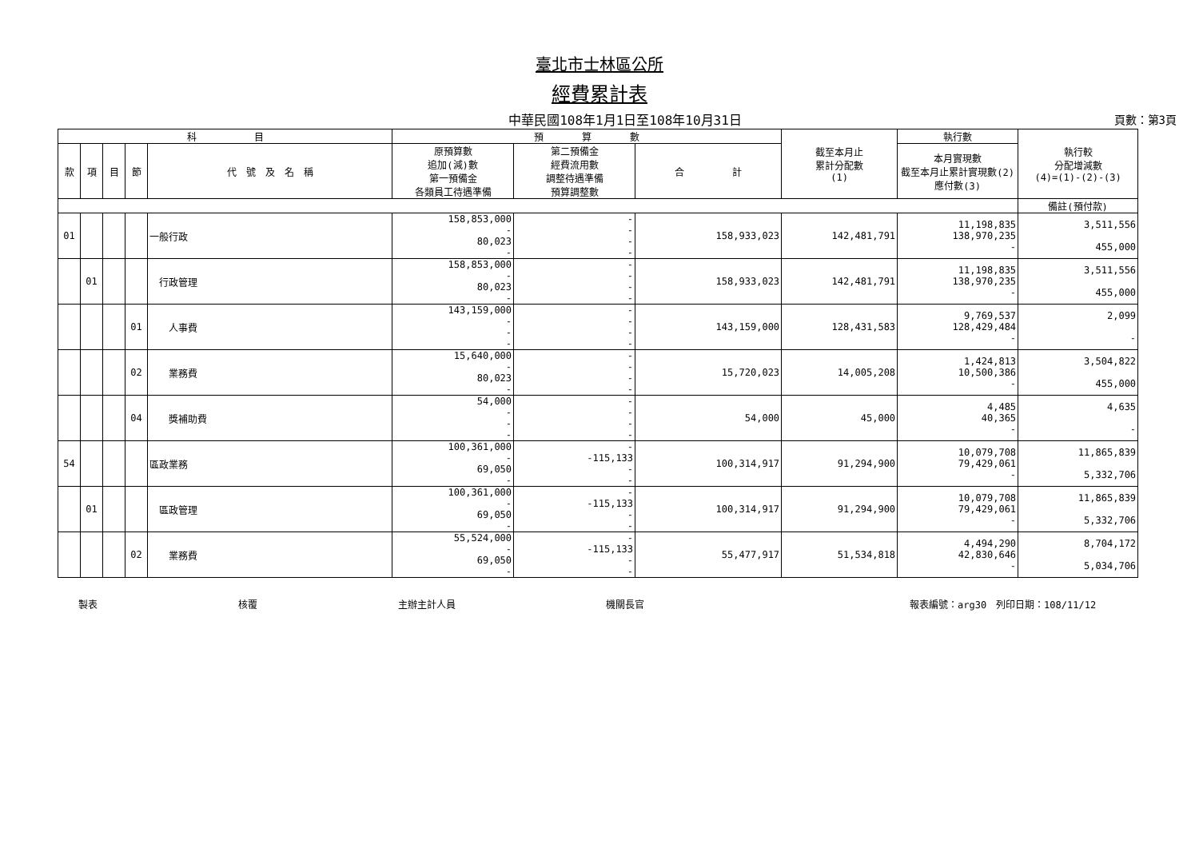臺北市士林區公所
經費累計表
中華民國108年1月1日至108年10月31日 頁數：第3頁
| 科 目 | | | | | 預 算 數 | | | 截至本月止 累計分配數 (1) | 執行數 | 執行較 分配增減數 (4)=(1)-(2)-(3) |
| --- | --- | --- | --- | --- | --- | --- | --- | --- | --- | --- |
| 款 | 項 | 目 | 節 | 代 號 及 名 稱 | 原預算數 追加(減)數 第一預備金 各類員工待遇準備 | 第二預備金 經費流用數 調整待遇準備 預算調整數 | 合 計 | | 本月實現數 截至本月止累計實現數(2) 應付數(3) | |
| | | | | | | | | | | 備註(預付款) |
| 01 | | | | 一般行政 | 158,853,000 - 80,023 - | - - - - | 158,933,023 | 142,481,791 | 11,198,835 138,970,235 - | 3,511,556 455,000 |
| | 01 | | | 行政管理 | 158,853,000 - 80,023 - | - - - - | 158,933,023 | 142,481,791 | 11,198,835 138,970,235 - | 3,511,556 455,000 |
| | | | 01 | 人事費 | 143,159,000 - - - | - - - - | 143,159,000 | 128,431,583 | 9,769,537 128,429,484 - | 2,099 - |
| | | | 02 | 業務費 | 15,640,000 - 80,023 - | - - - - | 15,720,023 | 14,005,208 | 1,424,813 10,500,386 - | 3,504,822 455,000 |
| | | | 04 | 獎補助費 | 54,000 - - - | - - - - | 54,000 | 45,000 | 4,485 40,365 - | 4,635 - |
| 54 | | | | 區政業務 | 100,361,000 - 69,050 - | - -115,133 - - | 100,314,917 | 91,294,900 | 10,079,708 79,429,061 - | 11,865,839 5,332,706 |
| | 01 | | | 區政管理 | 100,361,000 - 69,050 - | - -115,133 - - | 100,314,917 | 91,294,900 | 10,079,708 79,429,061 - | 11,865,839 5,332,706 |
| | | | 02 | 業務費 | 55,524,000 - 69,050 - | - -115,133 - - | 55,477,917 | 51,534,818 | 4,494,290 42,830,646 - | 8,704,172 5,034,706 |
製表 核覆 主辦主計人員 機關長官 報表編號：arg30　列印日期：108/11/12